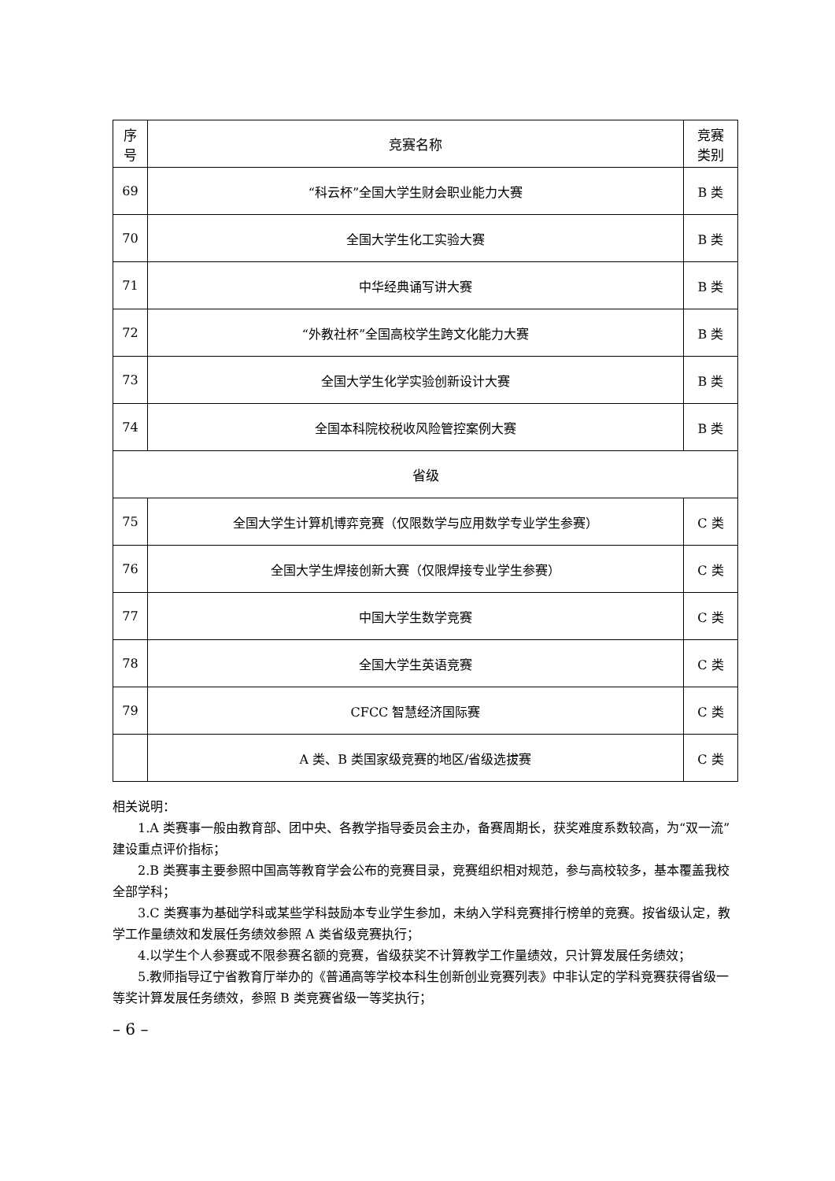| 序 号 | 竞赛名称 | 竞赛 类别 |
| --- | --- | --- |
| 69 | “科云杯”全国大学生财会职业能力大赛 | B 类 |
| 70 | 全国大学生化工实验大赛 | B 类 |
| 71 | 中华经典诵写讲大赛 | B 类 |
| 72 | “外教社杯”全国高校学生跨文化能力大赛 | B 类 |
| 73 | 全国大学生化学实验创新设计大赛 | B 类 |
| 74 | 全国本科院校税收风险管控案例大赛 | B 类 |
| 省级 | | |
| 75 | 全国大学生计算机博弈竞赛（仅限数学与应用数学专业学生参赛） | C 类 |
| 76 | 全国大学生焊接创新大赛（仅限焊接专业学生参赛） | C 类 |
| 77 | 中国大学生数学竞赛 | C 类 |
| 78 | 全国大学生英语竞赛 | C 类 |
| 79 | CFCC 智慧经济国际赛 | C 类 |
| | A 类、B 类国家级竞赛的地区/省级选拔赛 | C 类 |
相关说明：
1.A 类赛事一般由教育部、团中央、各教学指导委员会主办，备赛周期长，获奖难度系数较高，为“双一流”建设重点评价指标；
2.B 类赛事主要参照中国高等教育学会公布的竞赛目录，竞赛组织相对规范，参与高校较多，基本覆盖我校全部学科；
3.C 类赛事为基础学科或某些学科鼓励本专业学生参加，未纳入学科竞赛排行榜单的竞赛。按省级认定，教学工作量绩效和发展任务绩效参照 A 类省级竞赛执行；
4.以学生个人参赛或不限参赛名额的竞赛，省级获奖不计算教学工作量绩效，只计算发展任务绩效；
5.教师指导辽宁省教育厅举办的《普通高等学校本科生创新创业竞赛列表》中非认定的学科竞赛获得省级一等奖计算发展任务绩效，参照 B 类竞赛省级一等奖执行；
– 6 –